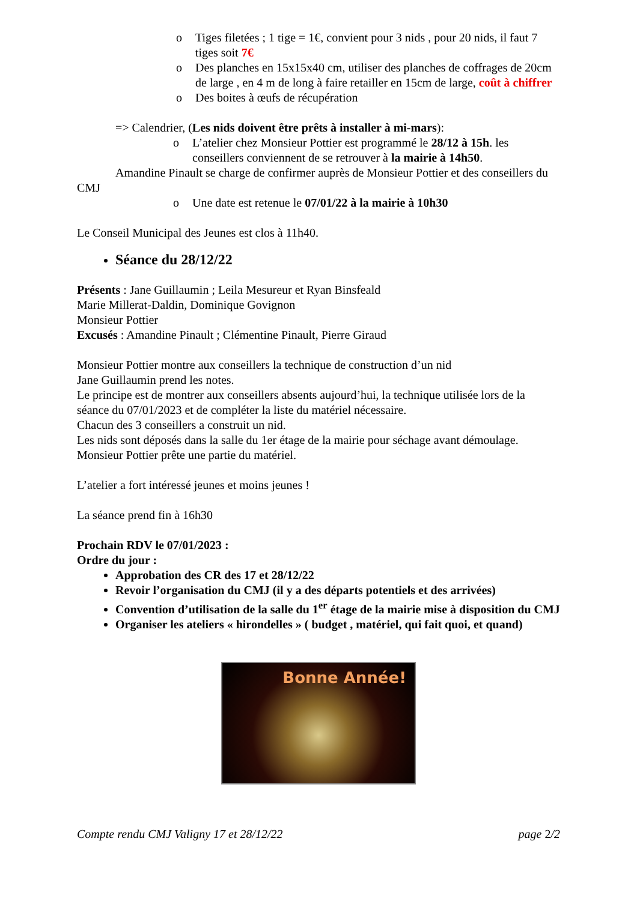o Tiges filetées ; 1 tige = 1€, convient pour 3 nids , pour 20 nids, il faut 7 tiges soit 7€
o Des planches en 15x15x40 cm, utiliser des planches de coffrages de 20cm de large , en 4 m de long à faire retailler en 15cm de large, coût à chiffrer
o Des boites à œufs de récupération
=> Calendrier, (Les nids doivent être prêts à installer à mi-mars):
o L’atelier chez Monsieur Pottier est programmé le 28/12 à 15h. les conseillers conviennent de se retrouver à la mairie à 14h50.
Amandine Pinault se charge de confirmer auprès de Monsieur Pottier et des conseillers du CMJ
o Une date est retenue le 07/01/22 à la mairie à 10h30
Le Conseil Municipal des Jeunes est clos à 11h40.
Séance du 28/12/22
Présents : Jane Guillaumin ; Leila Mesureur et Ryan Binsfeald
Marie Millerat-Daldin, Dominique Govignon
Monsieur Pottier
Excusés : Amandine Pinault ; Clémentine Pinault, Pierre Giraud
Monsieur Pottier montre aux conseillers la technique de construction d’un nid
Jane Guillaumin prend les notes.
Le principe est de montrer aux conseillers absents aujourd’hui, la technique utilisée lors de la séance du 07/01/2023 et de compléter la liste du matériel nécessaire.
Chacun des 3 conseillers a construit un nid.
Les nids sont déposés dans la salle du 1er étage de la mairie pour séchage avant démoulage.
Monsieur Pottier prête une partie du matériel.
L’atelier a fort intéressé jeunes et moins jeunes !
La séance prend fin à 16h30
Prochain RDV le 07/01/2023 :
Ordre du jour :
Approbation des CR des 17 et 28/12/22
Revoir l’organisation du CMJ (il y a des départs potentiels et des arrivées)
Convention d’utilisation de la salle du 1<sup>er</sup> étage de la mairie mise à disposition du CMJ
Organiser les ateliers « hirondelles » ( budget , matériel, qui fait quoi, et quand)
Bonne Année!
Compte rendu CMJ Valigny 17 et 28/12/22 page 2/2